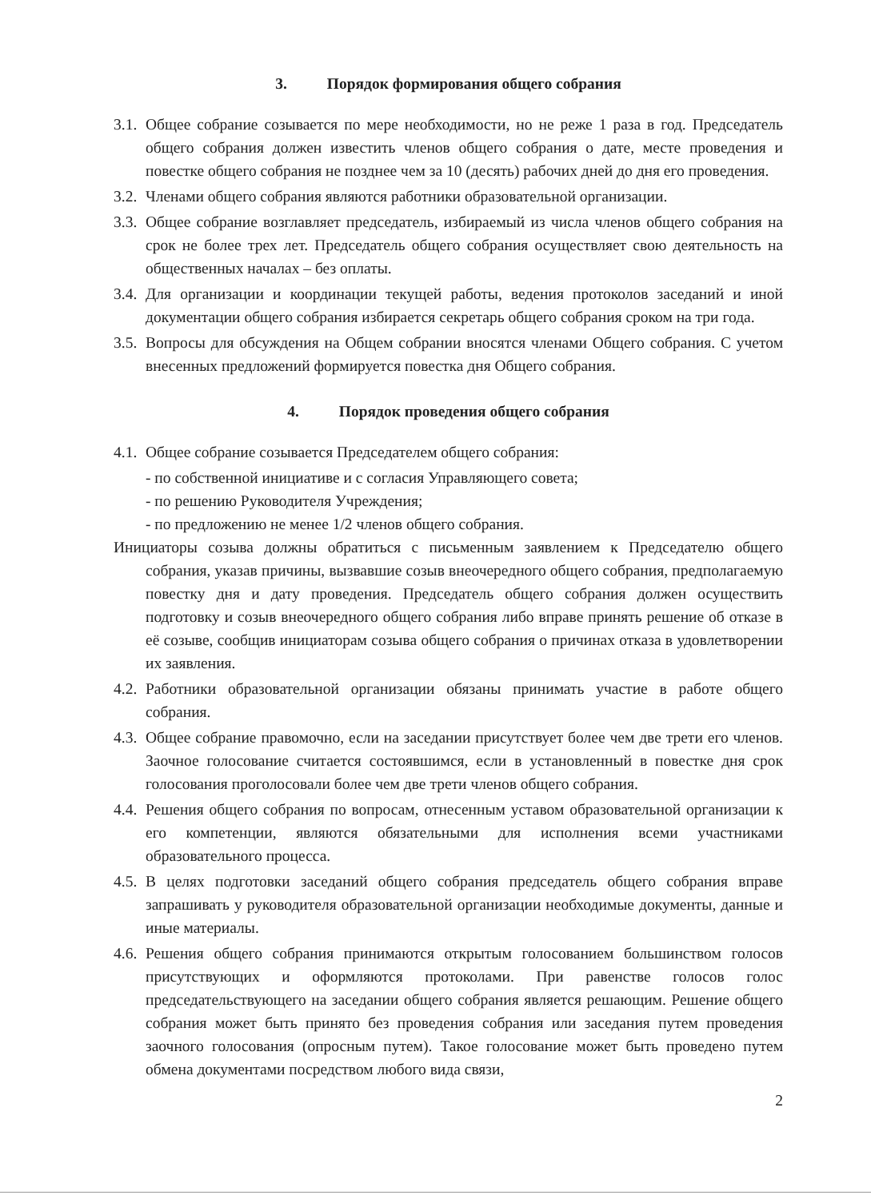3. Порядок формирования общего собрания
3.1.
Общее собрание созывается по мере необходимости, но не реже 1 раза в год. Председатель общего собрания должен известить членов общего собрания о дате, месте проведения и повестке общего собрания не позднее чем за 10 (десять) рабочих дней до дня его проведения.
3.2.
Членами общего собрания являются работники образовательной организации.
3.3.
Общее собрание возглавляет председатель, избираемый из числа членов общего собрания на срок не более трех лет. Председатель общего собрания осуществляет свою деятельность на общественных началах – без оплаты.
3.4.
Для организации и координации текущей работы, ведения протоколов заседаний и иной документации общего собрания избирается секретарь общего собрания сроком на три года.
3.5.
Вопросы для обсуждения на Общем собрании вносятся членами Общего собрания. С учетом внесенных предложений формируется повестка дня Общего собрания.
4. Порядок проведения общего собрания
4.1.
Общее собрание созывается Председателем общего собрания:
- по собственной инициативе и с согласия Управляющего совета;
- по решению Руководителя Учреждения;
- по предложению не менее 1/2 членов общего собрания.
Инициаторы созыва должны обратиться с письменным заявлением к Председателю общего собрания, указав причины, вызвавшие созыв внеочередного общего собрания, предполагаемую повестку дня и дату проведения. Председатель общего собрания должен осуществить подготовку и созыв внеочередного общего собрания либо вправе принять решение об отказе в её созыве, сообщив инициаторам созыва общего собрания о причинах отказа в удовлетворении их заявления.
4.2.
Работники образовательной организации обязаны принимать участие в работе общего собрания.
4.3.
Общее собрание правомочно, если на заседании присутствует более чем две трети его членов. Заочное голосование считается состоявшимся, если в установленный в повестке дня срок голосования проголосовали более чем две трети членов общего собрания.
4.4.
Решения общего собрания по вопросам, отнесенным уставом образовательной организации к его компетенции, являются обязательными для исполнения всеми участниками образовательного процесса.
4.5.
В целях подготовки заседаний общего собрания председатель общего собрания вправе запрашивать у руководителя образовательной организации необходимые документы, данные и иные материалы.
4.6.
Решения общего собрания принимаются открытым голосованием большинством голосов присутствующих и оформляются протоколами. При равенстве голосов голос председательствующего на заседании общего собрания является решающим. Решение общего собрания может быть принято без проведения собрания или заседания путем проведения заочного голосования (опросным путем). Такое голосование может быть проведено путем обмена документами посредством любого вида связи,
2